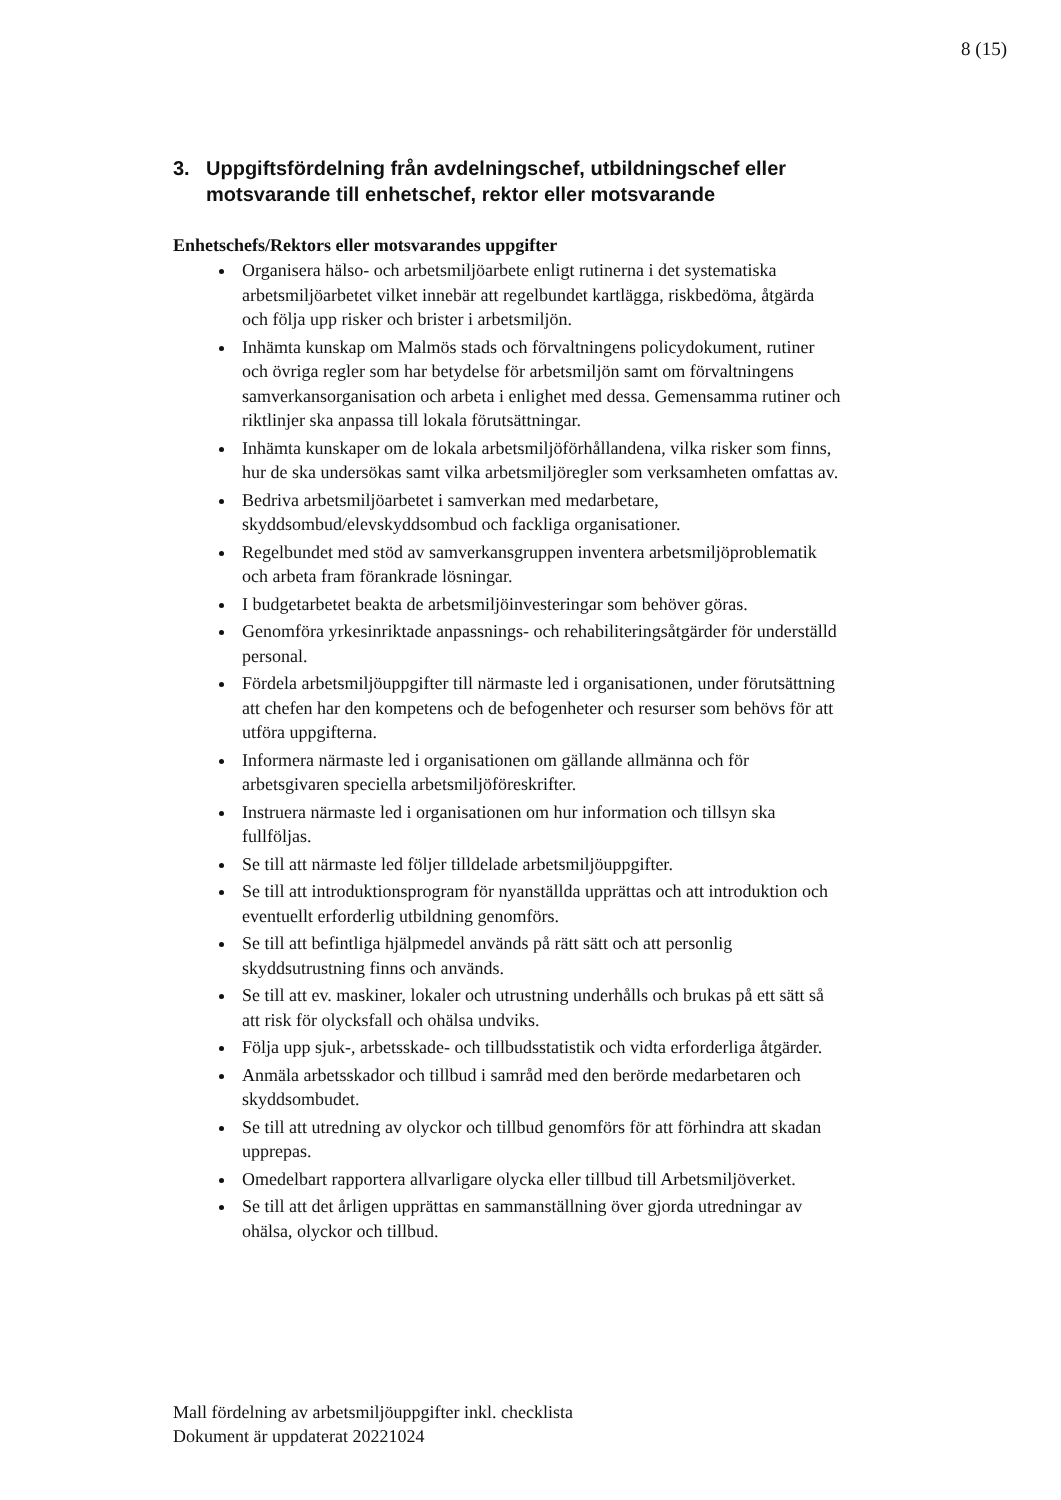8 (15)
3. Uppgiftsfördelning från avdelningschef, utbildningschef eller motsvarande till enhetschef, rektor eller motsvarande
Enhetschefs/Rektors eller motsvarandes uppgifter
Organisera hälso- och arbetsmiljöarbete enligt rutinerna i det systematiska arbetsmiljöarbetet vilket innebär att regelbundet kartlägga, riskbedöma, åtgärda och följa upp risker och brister i arbetsmiljön.
Inhämta kunskap om Malmös stads och förvaltningens policydokument, rutiner och övriga regler som har betydelse för arbetsmiljön samt om förvaltningens samverkansorganisation och arbeta i enlighet med dessa. Gemensamma rutiner och riktlinjer ska anpassa till lokala förutsättningar.
Inhämta kunskaper om de lokala arbetsmiljöförhållandena, vilka risker som finns, hur de ska undersökas samt vilka arbetsmiljöregler som verksamheten omfattas av.
Bedriva arbetsmiljöarbetet i samverkan med medarbetare, skyddsombud/elevskyddsombud och fackliga organisationer.
Regelbundet med stöd av samverkansgruppen inventera arbetsmiljöproblematik och arbeta fram förankrade lösningar.
I budgetarbetet beakta de arbetsmiljöinvesteringar som behöver göras.
Genomföra yrkesinriktade anpassnings- och rehabiliteringsåtgärder för underställd personal.
Fördela arbetsmiljöuppgifter till närmaste led i organisationen, under förutsättning att chefen har den kompetens och de befogenheter och resurser som behövs för att utföra uppgifterna.
Informera närmaste led i organisationen om gällande allmänna och för arbetsgivaren speciella arbetsmiljöföreskrifter.
Instruera närmaste led i organisationen om hur information och tillsyn ska fullföljas.
Se till att närmaste led följer tilldelade arbetsmiljöuppgifter.
Se till att introduktionsprogram för nyanställda upprättas och att introduktion och eventuellt erforderlig utbildning genomförs.
Se till att befintliga hjälpmedel används på rätt sätt och att personlig skyddsutrustning finns och används.
Se till att ev. maskiner, lokaler och utrustning underhålls och brukas på ett sätt så att risk för olycksfall och ohälsa undviks.
Följa upp sjuk-, arbetsskade- och tillbudsstatistik och vidta erforderliga åtgärder.
Anmäla arbetsskador och tillbud i samråd med den berörde medarbetaren och skyddsombudet.
Se till att utredning av olyckor och tillbud genomförs för att förhindra att skadan upprepas.
Omedelbart rapportera allvarligare olycka eller tillbud till Arbetsmiljöverket.
Se till att det årligen upprättas en sammanställning över gjorda utredningar av ohälsa, olyckor och tillbud.
Mall fördelning av arbetsmiljöuppgifter inkl. checklista
Dokument är uppdaterat 20221024